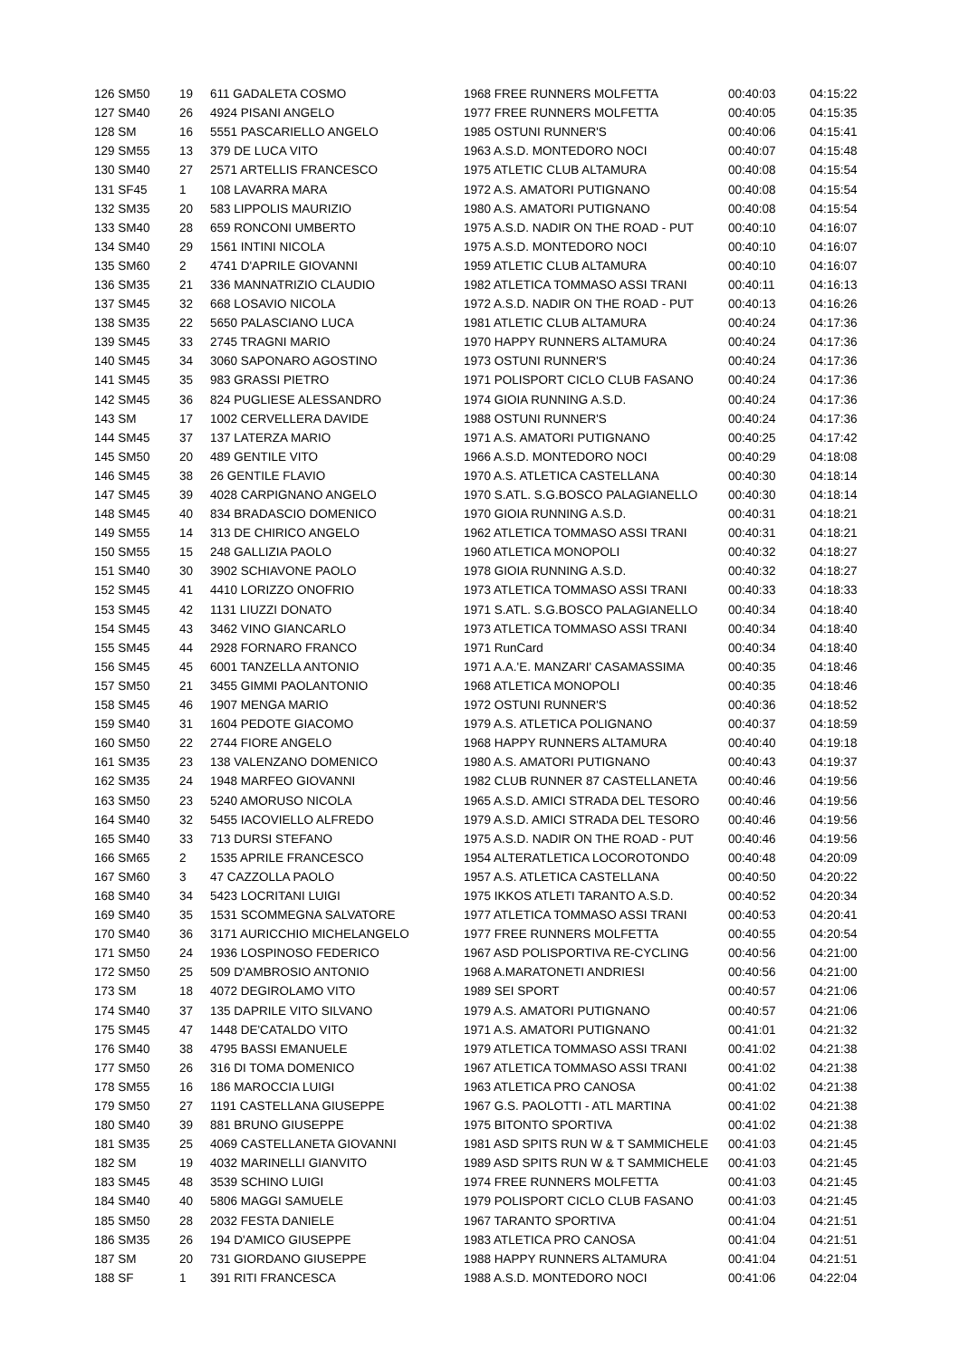| 126 SM50 | 19 | 611 GADALETA COSMO | 1968 FREE RUNNERS MOLFETTA | 00:40:03 | 04:15:22 |
| 127 SM40 | 26 | 4924 PISANI ANGELO | 1977 FREE RUNNERS MOLFETTA | 00:40:05 | 04:15:35 |
| 128 SM | 16 | 5551 PASCARIELLO ANGELO | 1985 OSTUNI RUNNER'S | 00:40:06 | 04:15:41 |
| 129 SM55 | 13 | 379 DE LUCA VITO | 1963 A.S.D. MONTEDORO NOCI | 00:40:07 | 04:15:48 |
| 130 SM40 | 27 | 2571 ARTELLIS FRANCESCO | 1975 ATLETIC CLUB ALTAMURA | 00:40:08 | 04:15:54 |
| 131 SF45 | 1 | 108 LAVARRA MARA | 1972 A.S. AMATORI PUTIGNANO | 00:40:08 | 04:15:54 |
| 132 SM35 | 20 | 583 LIPPOLIS MAURIZIO | 1980 A.S. AMATORI PUTIGNANO | 00:40:08 | 04:15:54 |
| 133 SM40 | 28 | 659 RONCONI UMBERTO | 1975 A.S.D. NADIR ON THE ROAD - PUT | 00:40:10 | 04:16:07 |
| 134 SM40 | 29 | 1561 INTINI NICOLA | 1975 A.S.D. MONTEDORO NOCI | 00:40:10 | 04:16:07 |
| 135 SM60 | 2 | 4741 D'APRILE GIOVANNI | 1959 ATLETIC CLUB ALTAMURA | 00:40:10 | 04:16:07 |
| 136 SM35 | 21 | 336 MANNATRIZIO CLAUDIO | 1982 ATLETICA TOMMASO ASSI TRANI | 00:40:11 | 04:16:13 |
| 137 SM45 | 32 | 668 LOSAVIO NICOLA | 1972 A.S.D. NADIR ON THE ROAD - PUT | 00:40:13 | 04:16:26 |
| 138 SM35 | 22 | 5650 PALASCIANO LUCA | 1981 ATLETIC CLUB ALTAMURA | 00:40:24 | 04:17:36 |
| 139 SM45 | 33 | 2745 TRAGNI MARIO | 1970 HAPPY RUNNERS ALTAMURA | 00:40:24 | 04:17:36 |
| 140 SM45 | 34 | 3060 SAPONARO AGOSTINO | 1973 OSTUNI RUNNER'S | 00:40:24 | 04:17:36 |
| 141 SM45 | 35 | 983 GRASSI PIETRO | 1971 POLISPORT CICLO CLUB FASANO | 00:40:24 | 04:17:36 |
| 142 SM45 | 36 | 824 PUGLIESE ALESSANDRO | 1974 GIOIA RUNNING A.S.D. | 00:40:24 | 04:17:36 |
| 143 SM | 17 | 1002 CERVELLERA DAVIDE | 1988 OSTUNI RUNNER'S | 00:40:24 | 04:17:36 |
| 144 SM45 | 37 | 137 LATERZA MARIO | 1971 A.S. AMATORI PUTIGNANO | 00:40:25 | 04:17:42 |
| 145 SM50 | 20 | 489 GENTILE VITO | 1966 A.S.D. MONTEDORO NOCI | 00:40:29 | 04:18:08 |
| 146 SM45 | 38 | 26 GENTILE FLAVIO | 1970 A.S. ATLETICA CASTELLANA | 00:40:30 | 04:18:14 |
| 147 SM45 | 39 | 4028 CARPIGNANO ANGELO | 1970 S.ATL. S.G.BOSCO PALAGIANELLO | 00:40:30 | 04:18:14 |
| 148 SM45 | 40 | 834 BRADASCIO DOMENICO | 1970 GIOIA RUNNING A.S.D. | 00:40:31 | 04:18:21 |
| 149 SM55 | 14 | 313 DE CHIRICO ANGELO | 1962 ATLETICA TOMMASO ASSI TRANI | 00:40:31 | 04:18:21 |
| 150 SM55 | 15 | 248 GALLIZIA PAOLO | 1960 ATLETICA MONOPOLI | 00:40:32 | 04:18:27 |
| 151 SM40 | 30 | 3902 SCHIAVONE PAOLO | 1978 GIOIA RUNNING A.S.D. | 00:40:32 | 04:18:27 |
| 152 SM45 | 41 | 4410 LORIZZO ONOFRIO | 1973 ATLETICA TOMMASO ASSI TRANI | 00:40:33 | 04:18:33 |
| 153 SM45 | 42 | 1131 LIUZZI DONATO | 1971 S.ATL. S.G.BOSCO PALAGIANELLO | 00:40:34 | 04:18:40 |
| 154 SM45 | 43 | 3462 VINO GIANCARLO | 1973 ATLETICA TOMMASO ASSI TRANI | 00:40:34 | 04:18:40 |
| 155 SM45 | 44 | 2928 FORNARO FRANCO | 1971 RunCard | 00:40:34 | 04:18:40 |
| 156 SM45 | 45 | 6001 TANZELLA ANTONIO | 1971 A.A.'E. MANZARI' CASAMASSIMA | 00:40:35 | 04:18:46 |
| 157 SM50 | 21 | 3455 GIMMI PAOLANTONIO | 1968 ATLETICA MONOPOLI | 00:40:35 | 04:18:46 |
| 158 SM45 | 46 | 1907 MENGA MARIO | 1972 OSTUNI RUNNER'S | 00:40:36 | 04:18:52 |
| 159 SM40 | 31 | 1604 PEDOTE GIACOMO | 1979 A.S. ATLETICA POLIGNANO | 00:40:37 | 04:18:59 |
| 160 SM50 | 22 | 2744 FIORE ANGELO | 1968 HAPPY RUNNERS ALTAMURA | 00:40:40 | 04:19:18 |
| 161 SM35 | 23 | 138 VALENZANO DOMENICO | 1980 A.S. AMATORI PUTIGNANO | 00:40:43 | 04:19:37 |
| 162 SM35 | 24 | 1948 MARFEO GIOVANNI | 1982 CLUB RUNNER 87 CASTELLANETA | 00:40:46 | 04:19:56 |
| 163 SM50 | 23 | 5240 AMORUSO NICOLA | 1965 A.S.D. AMICI STRADA DEL TESORO | 00:40:46 | 04:19:56 |
| 164 SM40 | 32 | 5455 IACOVIELLO ALFREDO | 1979 A.S.D. AMICI STRADA DEL TESORO | 00:40:46 | 04:19:56 |
| 165 SM40 | 33 | 713 DURSI STEFANO | 1975 A.S.D. NADIR ON THE ROAD - PUT | 00:40:46 | 04:19:56 |
| 166 SM65 | 2 | 1535 APRILE FRANCESCO | 1954 ALTERATLETICA LOCOROTONDO | 00:40:48 | 04:20:09 |
| 167 SM60 | 3 | 47 CAZZOLLA PAOLO | 1957 A.S. ATLETICA CASTELLANA | 00:40:50 | 04:20:22 |
| 168 SM40 | 34 | 5423 LOCRITANI LUIGI | 1975 IKKOS ATLETI TARANTO A.S.D. | 00:40:52 | 04:20:34 |
| 169 SM40 | 35 | 1531 SCOMMEGNA SALVATORE | 1977 ATLETICA TOMMASO ASSI TRANI | 00:40:53 | 04:20:41 |
| 170 SM40 | 36 | 3171 AURICCHIO MICHELANGELO | 1977 FREE RUNNERS MOLFETTA | 00:40:55 | 04:20:54 |
| 171 SM50 | 24 | 1936 LOSPINOSO FEDERICO | 1967 ASD POLISPORTIVA RE-CYCLING | 00:40:56 | 04:21:00 |
| 172 SM50 | 25 | 509 D'AMBROSIO ANTONIO | 1968 A.MARATONETI ANDRIESI | 00:40:56 | 04:21:00 |
| 173 SM | 18 | 4072 DEGIROLAMO VITO | 1989 SEI SPORT | 00:40:57 | 04:21:06 |
| 174 SM40 | 37 | 135 DAPRILE VITO SILVANO | 1979 A.S. AMATORI PUTIGNANO | 00:40:57 | 04:21:06 |
| 175 SM45 | 47 | 1448 DE'CATALDO VITO | 1971 A.S. AMATORI PUTIGNANO | 00:41:01 | 04:21:32 |
| 176 SM40 | 38 | 4795 BASSI EMANUELE | 1979 ATLETICA TOMMASO ASSI TRANI | 00:41:02 | 04:21:38 |
| 177 SM50 | 26 | 316 DI TOMA DOMENICO | 1967 ATLETICA TOMMASO ASSI TRANI | 00:41:02 | 04:21:38 |
| 178 SM55 | 16 | 186 MAROCCIA LUIGI | 1963 ATLETICA PRO CANOSA | 00:41:02 | 04:21:38 |
| 179 SM50 | 27 | 1191 CASTELLANA GIUSEPPE | 1967 G.S. PAOLOTTI - ATL MARTINA | 00:41:02 | 04:21:38 |
| 180 SM40 | 39 | 881 BRUNO GIUSEPPE | 1975 BITONTO SPORTIVA | 00:41:02 | 04:21:38 |
| 181 SM35 | 25 | 4069 CASTELLANETA GIOVANNI | 1981 ASD SPITS RUN W & T SAMMICHELE | 00:41:03 | 04:21:45 |
| 182 SM | 19 | 4032 MARINELLI GIANVITO | 1989 ASD SPITS RUN W & T SAMMICHELE | 00:41:03 | 04:21:45 |
| 183 SM45 | 48 | 3539 SCHINO LUIGI | 1974 FREE RUNNERS MOLFETTA | 00:41:03 | 04:21:45 |
| 184 SM40 | 40 | 5806 MAGGI SAMUELE | 1979 POLISPORT CICLO CLUB FASANO | 00:41:03 | 04:21:45 |
| 185 SM50 | 28 | 2032 FESTA DANIELE | 1967 TARANTO SPORTIVA | 00:41:04 | 04:21:51 |
| 186 SM35 | 26 | 194 D'AMICO GIUSEPPE | 1983 ATLETICA PRO CANOSA | 00:41:04 | 04:21:51 |
| 187 SM | 20 | 731 GIORDANO GIUSEPPE | 1988 HAPPY RUNNERS ALTAMURA | 00:41:04 | 04:21:51 |
| 188 SF | 1 | 391 RITI FRANCESCA | 1988 A.S.D. MONTEDORO NOCI | 00:41:06 | 04:22:04 |